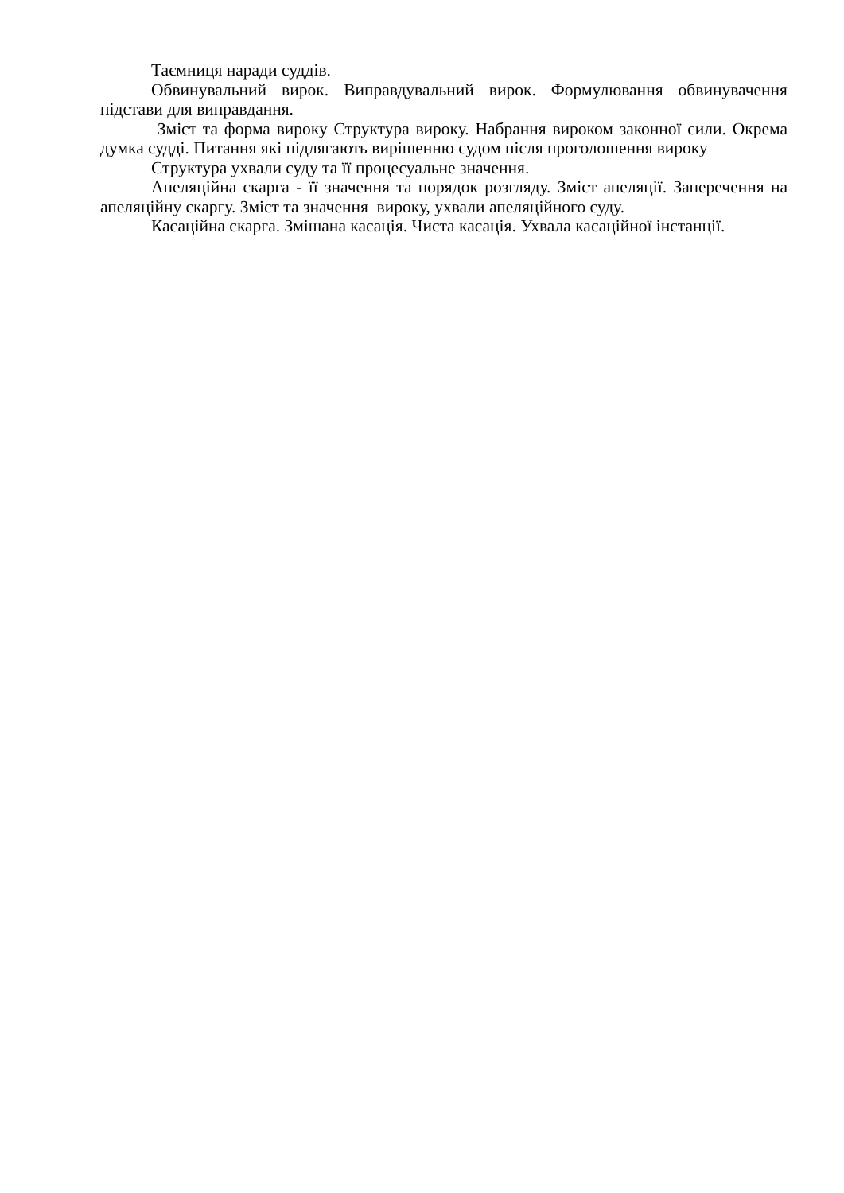Таємниця наради суддів.
Обвинувальний вирок. Виправдувальний вирок. Формулювання обвинувачення підстави для виправдання.
Зміст та форма вироку Структура вироку. Набрання вироком законної сили. Окрема думка судді. Питання які підлягають вирішенню судом після проголошення вироку
Структура ухвали суду та її процесуальне значення.
Апеляційна скарга - її значення та порядок розгляду. Зміст апеляції. Заперечення на апеляційну скаргу. Зміст та значення вироку, ухвали апеляційного суду.
Касаційна скарга. Змішана касація. Чиста касація. Ухвала касаційної інстанції.